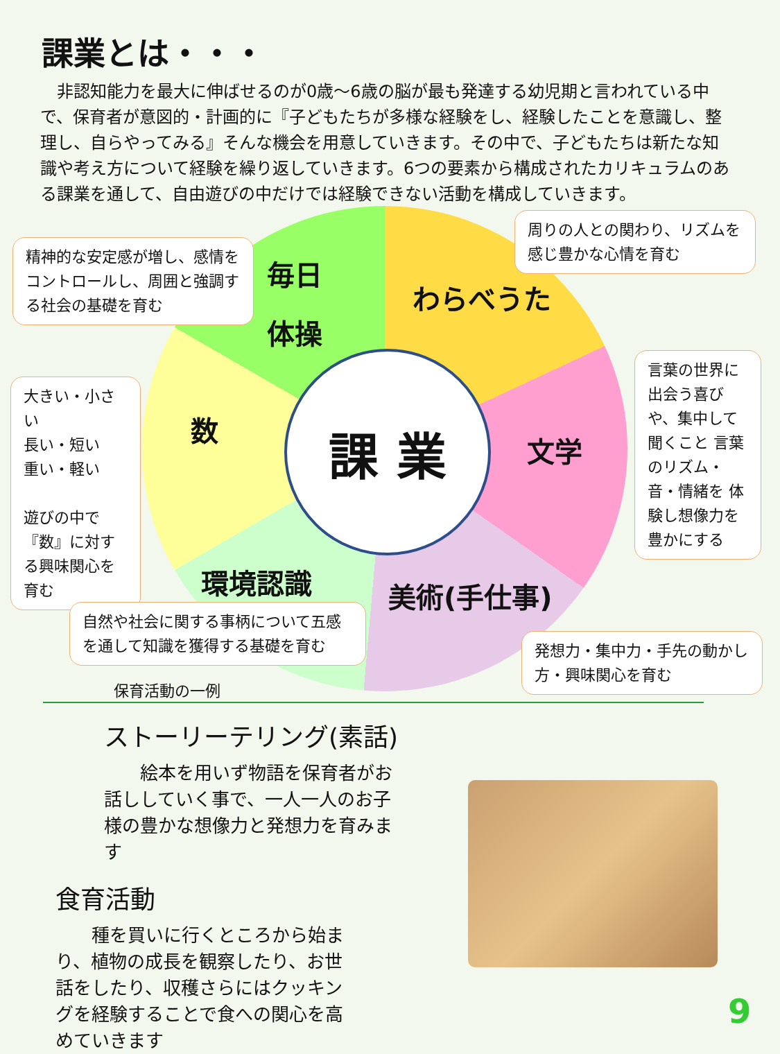課業とは・・・
　非認知能力を最大に伸ばせるのが0歳～6歳の脳が最も発達する幼児期と言われている中で、保育者が意図的・計画的に『子どもたちが多様な経験をし、経験したことを意識し、整理し、自らやってみる』そんな機会を用意していきます。その中で、子どもたちは新たな知識や考え方について経験を繰り返していきます。6つの要素から構成されたカリキュラムのある課業を通して、自由遊びの中だけでは経験できない活動を構成していきます。
課 業
毎日
体操
わらべうた
文学
美術(手仕事)
環境認識
数
精神的な安定感が増し、感情をコントロールし、周囲と強調する社会の基礎を育む
周りの人との関わり、リズムを感じ豊かな心情を育む
言葉の世界に 出会う喜びや、集中して聞くこと 言葉のリズム・音・情緒を 体験し想像力を豊かにする
大きい・小さい
長い・短い
重い・軽い
遊びの中で『数』に対する興味関心を育む
自然や社会に関する事柄について五感を通して知識を獲得する基礎を育む
発想力・集中力・手先の動かし方・興味関心を育む
保育活動の一例
ストーリーテリング(素話)
　　絵本を用いず物語を保育者がお話ししていく事で、一人一人のお子様の豊かな想像力と発想力を育みます
食育活動
　　種を買いに行くところから始まり、植物の成長を観察したり、お世話をしたり、収穫さらにはクッキングを経験することで食への関心を高めていきます
9